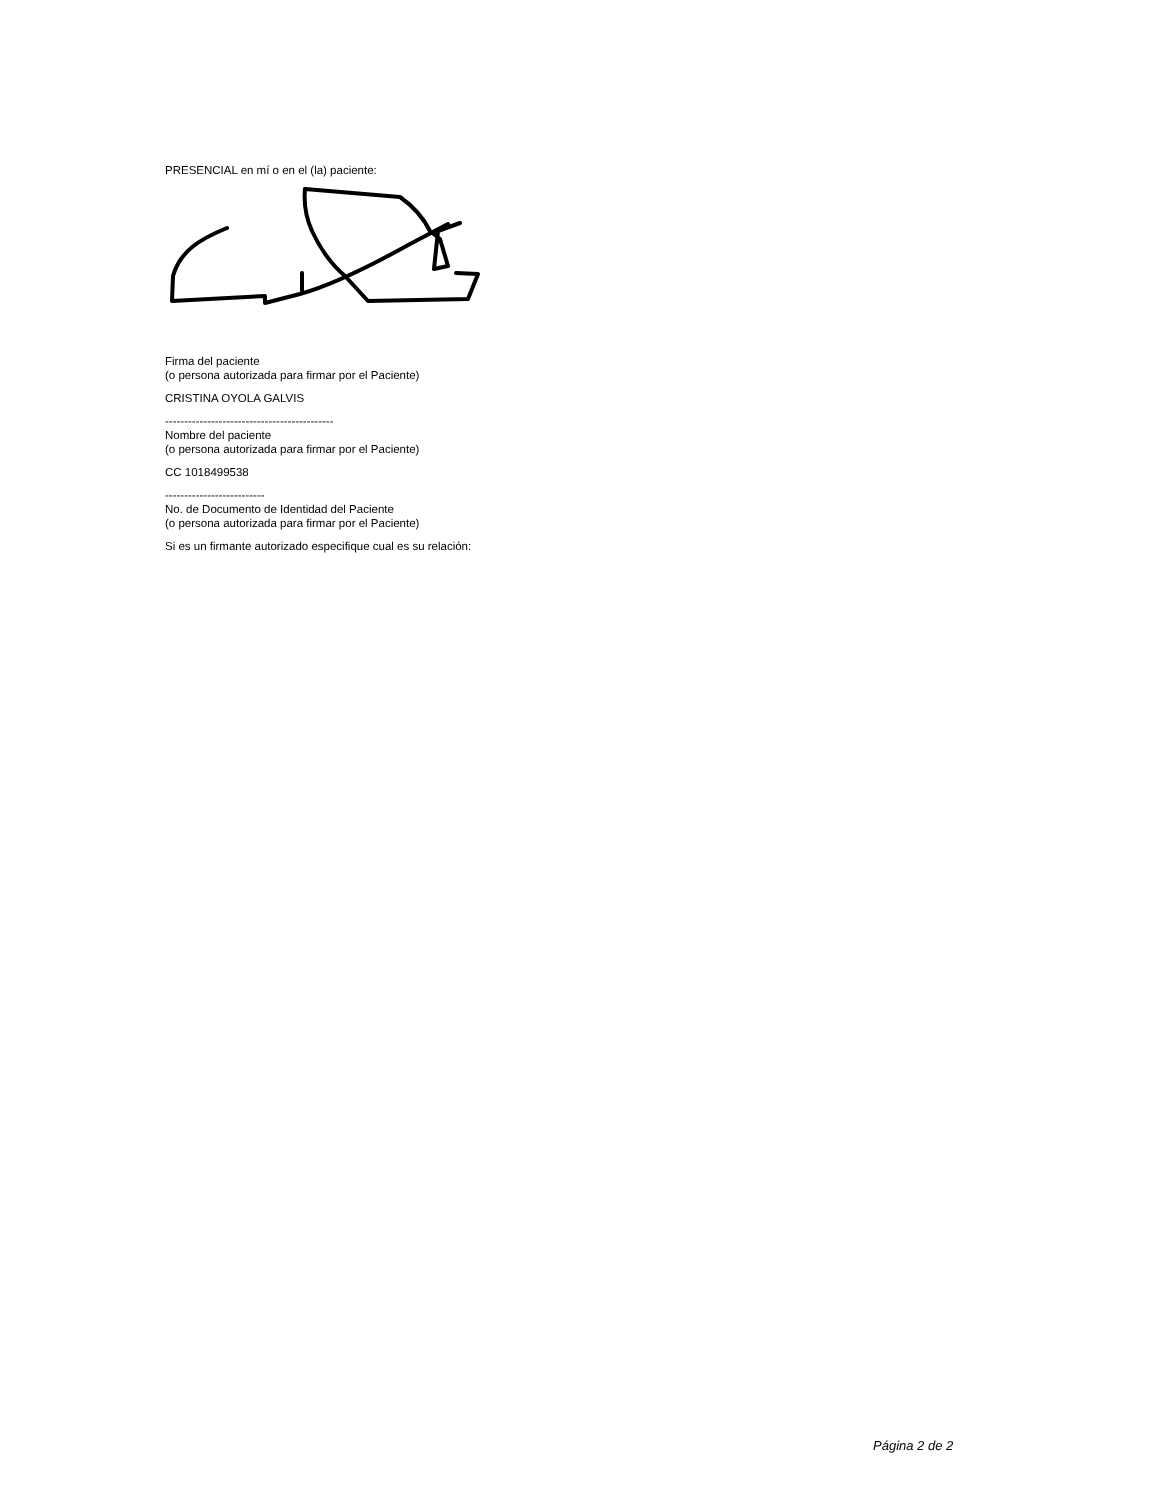PRESENCIAL en mí o en el (la) paciente:
Firma del paciente
(o persona autorizada para firmar por el Paciente)
CRISTINA OYOLA GALVIS
--------------------------------------------
Nombre del paciente
(o persona autorizada para firmar por el Paciente)
CC 1018499538
--------------------------
No. de Documento de Identidad del Paciente
(o persona autorizada para firmar por el Paciente)
Si es un firmante autorizado especifique cual es su relación:
Página 2 de 2